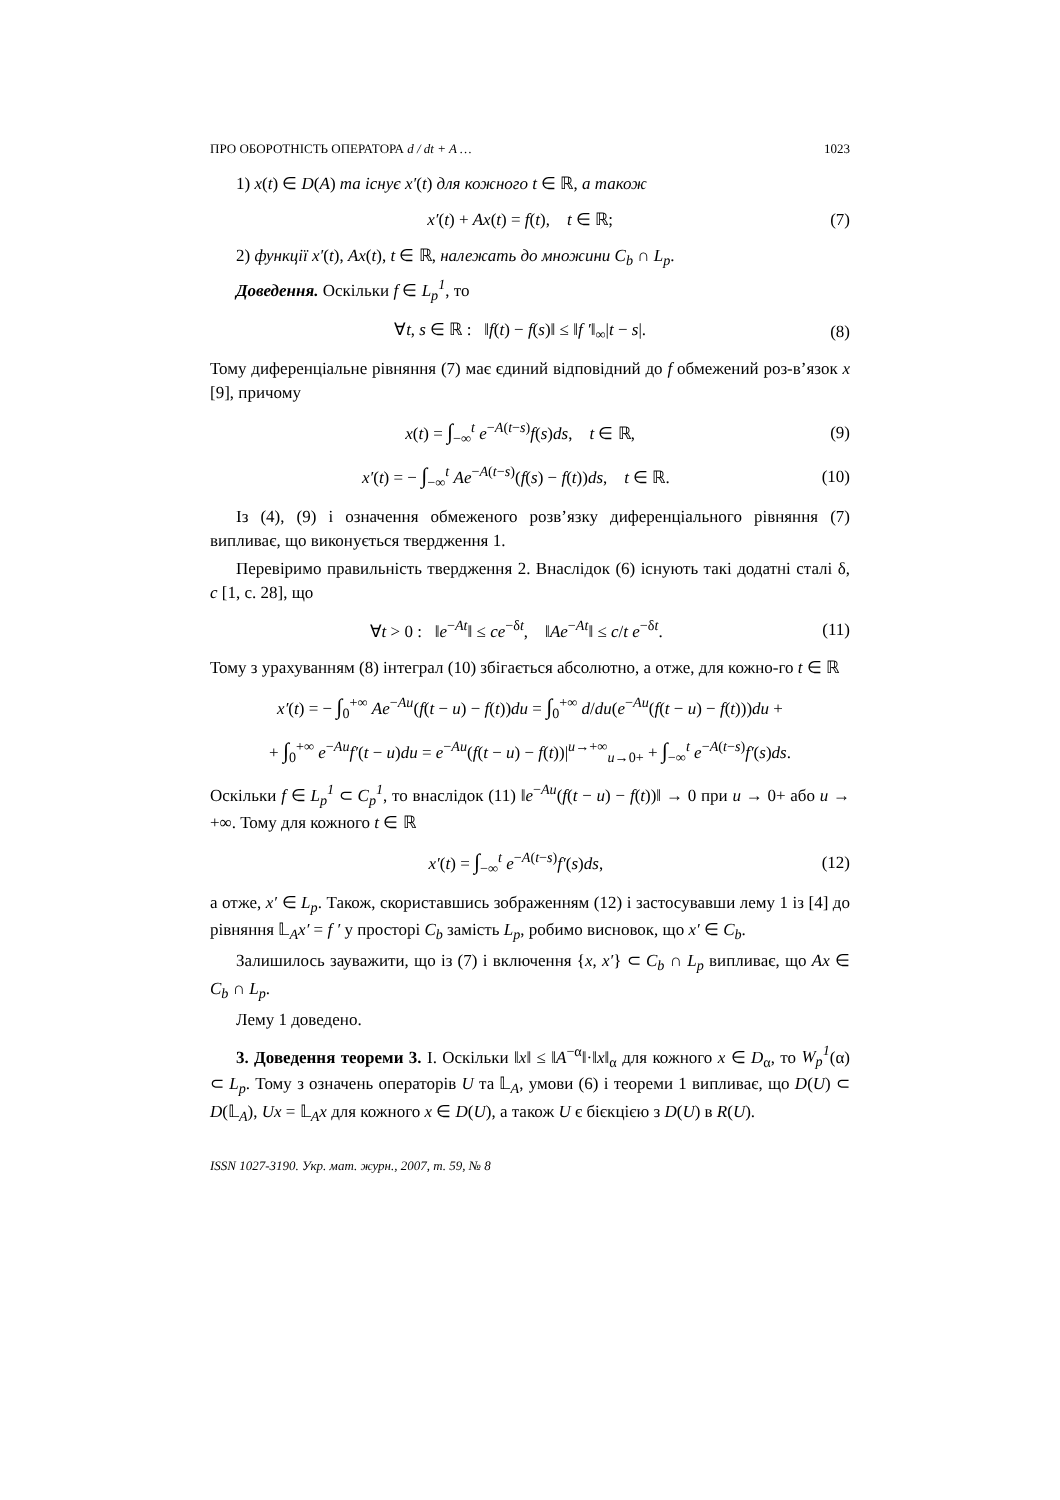ПРО ОБОРОТНІСТЬ ОПЕРАТОРА d / dt + A … 1023
1) x(t) ∈ D(A) та існує x′(t) для кожного t ∈ ℝ, а також
x′(t) + Ax(t) = f(t), t ∈ ℝ; (7)
2) функції x′(t), Ax(t), t ∈ ℝ, належать до множини C<sub>b</sub> ∩ L<sub>p</sub>.
Доведення. Оскільки f ∈ L<sub>p</sub><sup>1</sup>, то
∀t, s ∈ ℝ : ‖f(t) − f(s)‖ ≤ ‖f ′‖<sub>∞</sub>|t − s|. (8)
Тому диференціальне рівняння (7) має єдиний відповідний до f обмежений роз-в’язок x [9], причому
x(t) = ∫<sub>−∞</sub><sup>t</sup> e<sup>−A(t−s)</sup>f(s)ds, t ∈ ℝ, (9)
x′(t) = − ∫<sub>−∞</sub><sup>t</sup> Ae<sup>−A(t−s)</sup>(f(s) − f(t))ds, t ∈ ℝ. (10)
Із (4), (9) і означення обмеженого розв’язку диференціального рівняння (7) випливає, що виконується твердження 1.
Перевіримо правильність твердження 2. Внаслідок (6) існують такі додатні сталі δ, c [1, с. 28], що
∀t > 0 : ‖e<sup>−At</sup>‖ ≤ ce<sup>−δt</sup>, ‖Ae<sup>−At</sup>‖ ≤ c/t e<sup>−δt</sup>. (11)
Тому з урахуванням (8) інтеграл (10) збігається абсолютно, а отже, для кожно-го t ∈ ℝ
x′(t) = − ∫<sub>0</sub><sup>+∞</sup> Ae<sup>−Au</sup>(f(t − u) − f(t))du = ∫<sub>0</sub><sup>+∞</sup> d/du(e<sup>−Au</sup>(f(t − u) − f(t)))du +
+ ∫<sub>0</sub><sup>+∞</sup> e<sup>−Au</sup>f′(t − u)du = e<sup>−Au</sup>(f(t − u) − f(t))|<sup>u→+∞</sup><sub>u→0+</sub> + ∫<sub>−∞</sub><sup>t</sup> e<sup>−A(t−s)</sup>f′(s)ds.
Оскільки f ∈ L<sub>p</sub><sup>1</sup> ⊂ C<sub>p</sub><sup>1</sup>, то внаслідок (11) ‖e<sup>−Au</sup>(f(t − u) − f(t))‖ → 0 при u → 0+ або u → +∞. Тому для кожного t ∈ ℝ
x′(t) = ∫<sub>−∞</sub><sup>t</sup> e<sup>−A(t−s)</sup>f′(s)ds, (12)
а отже, x′ ∈ L<sub>p</sub>. Також, скориставшись зображенням (12) і застосувавши лему 1 із [4] до рівняння 𝕃<sub>A</sub>x′ = f ′ у просторі C<sub>b</sub> замість L<sub>p</sub>, робимо висновок, що x′ ∈ C<sub>b</sub>.
Залишилось зауважити, що із (7) і включення {x, x′} ⊂ C<sub>b</sub> ∩ L<sub>p</sub> випливає, що Ax ∈ C<sub>b</sub> ∩ L<sub>p</sub>.
Лему 1 доведено.
3. Доведення теореми 3. I. Оскільки ‖x‖ ≤ ‖A<sup>−α</sup>‖·‖x‖<sub>α</sub> для кожного x ∈ D<sub>α</sub>, то W<sub>p</sub><sup>1</sup>(α) ⊂ L<sub>p</sub>. Тому з означень операторів U та 𝕃<sub>A</sub>, умови (6) і теореми 1 випливає, що D(U) ⊂ D(𝕃<sub>A</sub>), Ux = 𝕃<sub>A</sub>x для кожного x ∈ D(U), а також U є бієкцією з D(U) в R(U).
ISSN 1027-3190. Укр. мат. журн., 2007, т. 59, № 8